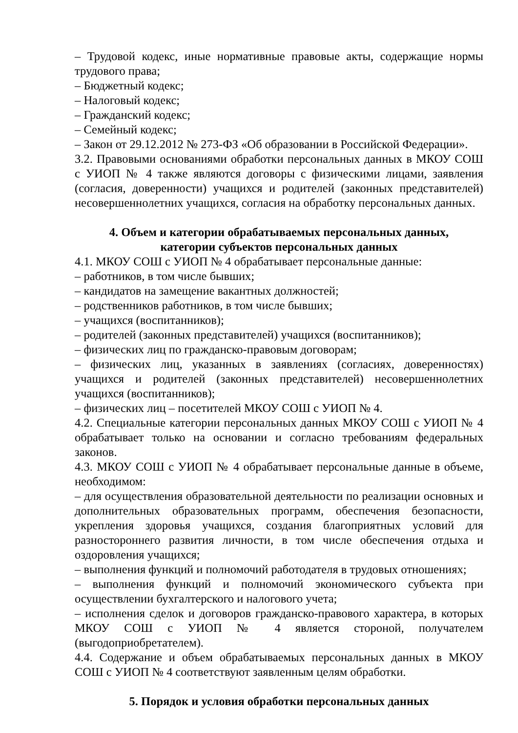– Трудовой кодекс, иные нормативные правовые акты, содержащие нормы трудового права;
– Бюджетный кодекс;
– Налоговый кодекс;
– Гражданский кодекс;
– Семейный кодекс;
– Закон от 29.12.2012 № 273-ФЗ «Об образовании в Российской Федерации».
3.2. Правовыми основаниями обработки персональных данных в МКОУ СОШ с УИОП № 4 также являются договоры с физическими лицами, заявления (согласия, доверенности) учащихся и родителей (законных представителей) несовершеннолетних учащихся, согласия на обработку персональных данных.
4. Объем и категории обрабатываемых персональных данных,
категории субъектов персональных данных
4.1. МКОУ СОШ с УИОП № 4 обрабатывает персональные данные:
– работников, в том числе бывших;
– кандидатов на замещение вакантных должностей;
– родственников работников, в том числе бывших;
– учащихся (воспитанников);
– родителей (законных представителей) учащихся (воспитанников);
– физических лиц по гражданско-правовым договорам;
– физических лиц, указанных в заявлениях (согласиях, доверенностях) учащихся и родителей (законных представителей) несовершеннолетних учащихся (воспитанников);
– физических лиц – посетителей МКОУ СОШ с УИОП № 4.
4.2. Специальные категории персональных данных МКОУ СОШ с УИОП № 4 обрабатывает только на основании и согласно требованиям федеральных законов.
4.3. МКОУ СОШ с УИОП № 4 обрабатывает персональные данные в объеме, необходимом:
– для осуществления образовательной деятельности по реализации основных и дополнительных образовательных программ, обеспечения безопасности, укрепления здоровья учащихся, создания благоприятных условий для разностороннего развития личности, в том числе обеспечения отдыха и оздоровления учащихся;
– выполнения функций и полномочий работодателя в трудовых отношениях;
– выполнения функций и полномочий экономического субъекта при осуществлении бухгалтерского и налогового учета;
– исполнения сделок и договоров гражданско-правового характера, в которых МКОУ СОШ с УИОП № 4 является стороной, получателем (выгодоприобретателем).
4.4. Содержание и объем обрабатываемых персональных данных в МКОУ СОШ с УИОП № 4 соответствуют заявленным целям обработки.
5. Порядок и условия обработки персональных данных